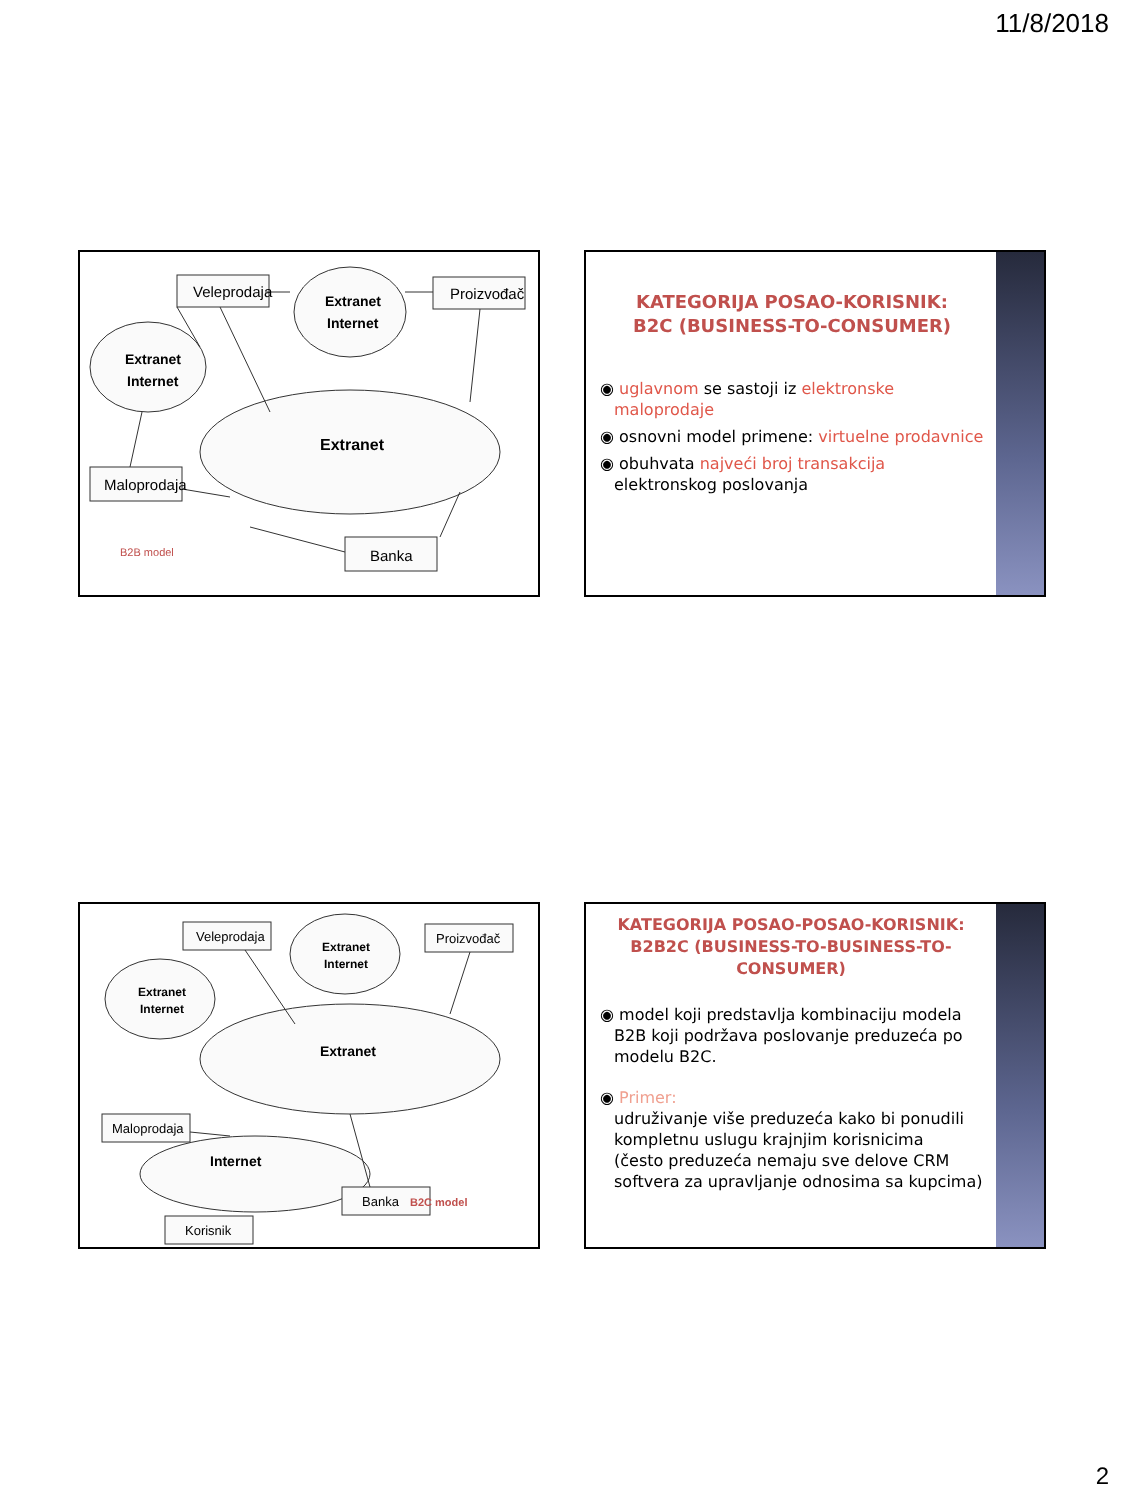11/8/2018
Veleprodaja
Proizvođač
Maloprodaja
Banka
Extranet
Internet
Extranet
Internet
Extranet
B2B model
KATEGORIJA POSAO-KORISNIK:
B2C (BUSINESS-TO-CONSUMER)
◉ uglavnom se sastoji iz elektronske maloprodaje
◉ osnovni model primene: virtuelne prodavnice
◉ obuhvata najveći broj transakcija elektronskog poslovanja
Veleprodaja
Proizvođač
Maloprodaja
Banka
Korisnik
Extranet
Internet
Extranet
Internet
Extranet
Internet
B2C model
KATEGORIJA POSAO-POSAO-KORISNIK:
B2B2C (BUSINESS-TO-BUSINESS-TO-CONSUMER)
◉ model koji predstavlja kombinaciju modela B2B koji podržava poslovanje preduzeća po modelu B2C.
◉ Primer:
udruživanje više preduzeća kako bi ponudili kompletnu uslugu krajnjim korisnicima
(često preduzeća nemaju sve delove CRM softvera za upravljanje odnosima sa kupcima)
2